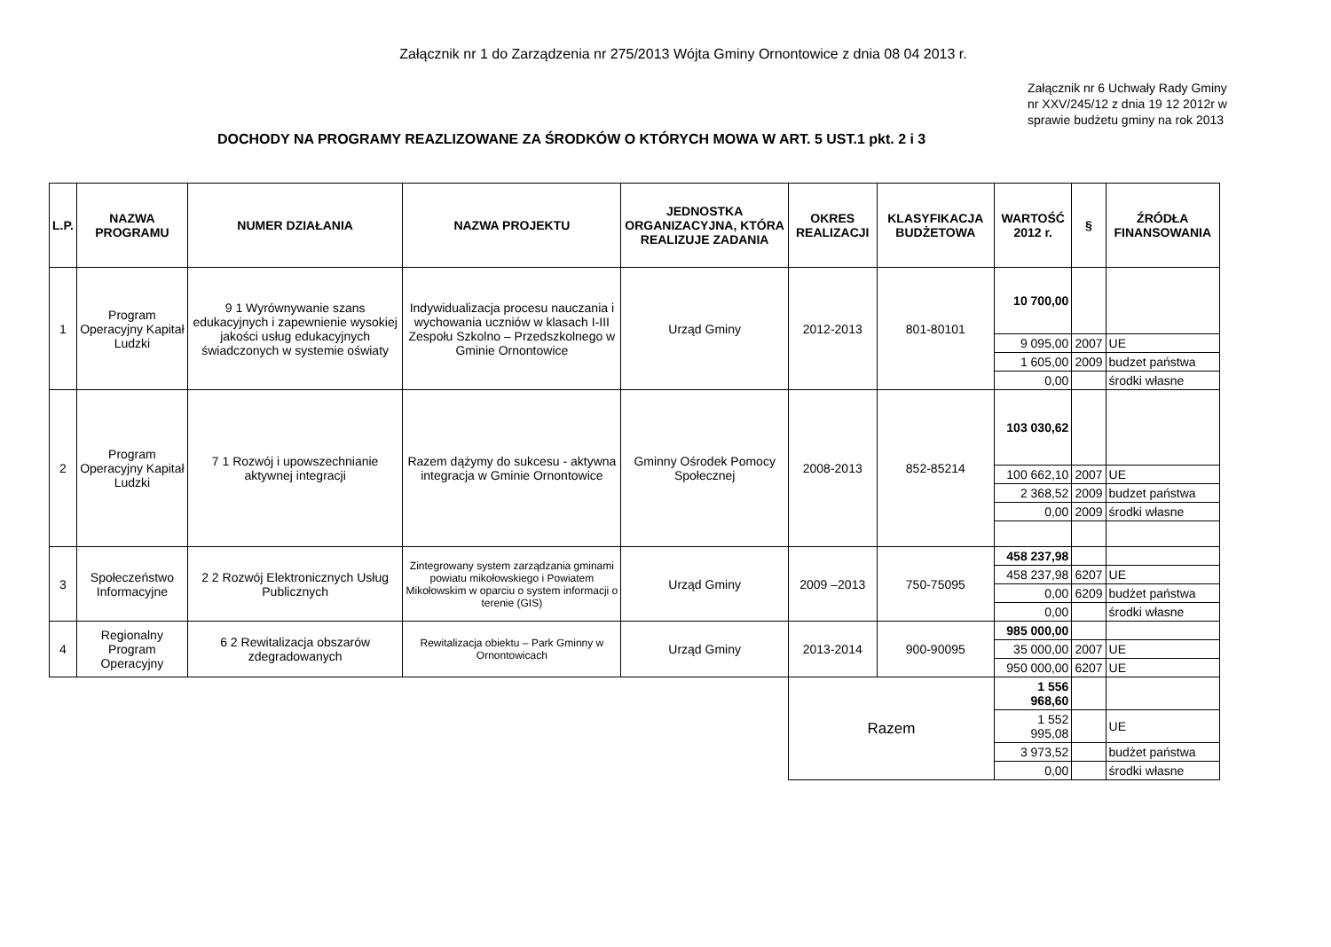Załącznik nr 1 do Zarządzenia nr 275/2013 Wójta Gminy Ornontowice z dnia 08 04 2013 r.
Załącznik nr 6 Uchwały Rady Gminy nr XXV/245/12 z dnia 19 12 2012r w sprawie budżetu gminy na rok 2013
DOCHODY NA PROGRAMY REAZLIZOWANE ZA ŚRODKÓW O KTÓRYCH MOWA W ART. 5 UST.1 pkt. 2 i 3
| L.P. | NAZWA PROGRAMU | NUMER DZIAŁANIA | NAZWA PROJEKTU | JEDNOSTKA ORGANIZACYJNA, KTÓRA REALIZUJE ZADANIA | OKRES REALIZACJI | KLASYFIKACJA BUDŻETOWA | WARTOŚĆ 2012 r. | § | ŹRÓDŁA FINANSOWANIA |
| --- | --- | --- | --- | --- | --- | --- | --- | --- | --- |
| 1 | Program Operacyjny Kapitał Ludzki | 9 1 Wyrównywanie szans edukacyjnych i zapewnienie wysokiej jakości usług edukacyjnych świadczonych w systemie oświaty | Indywidualizacja procesu nauczania i wychowania uczniów w klasach I-III Zespołu Szkolno – Przedszkolnego w Gminie Ornontowice | Urząd Gminy | 2012-2013 | 801-80101 | 10 700,00 | | |
| | | | | | | | 9 095,00 | 2007 | UE |
| | | | | | | | 1 605,00 | 2009 | budzet państwa |
| | | | | | | | 0,00 | | środki własne |
| 2 | Program Operacyjny Kapitał Ludzki | 7 1 Rozwój i upowszechnianie aktywnej integracji | Razem dążymy do sukcesu - aktywna integracja w Gminie Ornontowice | Gminny Ośrodek Pomocy Społecznej | 2008-2013 | 852-85214 | 103 030,62 | | |
| | | | | | | | 100 662,10 | 2007 | UE |
| | | | | | | | 2 368,52 | 2009 | budzet państwa |
| | | | | | | | 0,00 | 2009 | środki własne |
| 3 | Społeczeństwo Informacyjne | 2 2 Rozwój Elektronicznych Usług Publicznych | Zintegrowany system zarządzania gminami powiatu mikołowskiego i Powiatem Mikołowskim w oparciu o system informacji o terenie (GIS) | Urząd Gminy | 2009 –2013 | 750-75095 | 458 237,98 | | |
| | | | | | | | 458 237,98 | 6207 | UE |
| | | | | | | | 0,00 | 6209 | budżet państwa |
| | | | | | | | 0,00 | | środki własne |
| 4 | Regionalny Program Operacyjny | 6 2 Rewitalizacja obszarów zdegradowanych | Rewitalizacja obiektu – Park Gminny w Ornontowicach | Urząd Gminy | 2013-2014 | 900-90095 | 985 000,00 | | |
| | | | | | | | 35 000,00 | 2007 | UE |
| | | | | | | | 950 000,00 | 6207 | UE |
| | | | | | Razem | | 1 556 968,60 | | |
| | | | | | | | 1 552 995,08 | | UE |
| | | | | | | | 3 973,52 | | budżet państwa |
| | | | | | | | 0,00 | | środki własne |